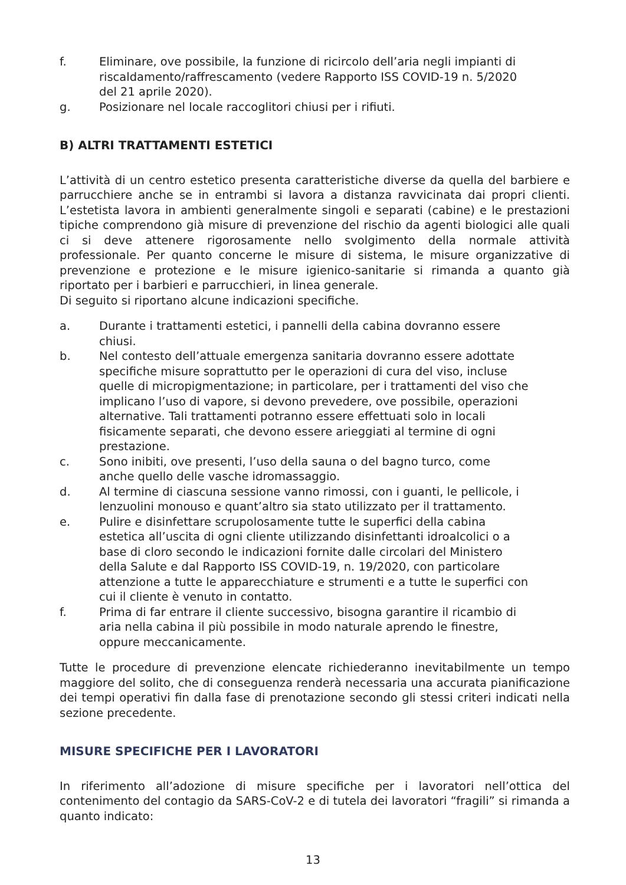f. Eliminare, ove possibile, la funzione di ricircolo dell’aria negli impianti di riscaldamento/raffrescamento (vedere Rapporto ISS COVID-19 n. 5/2020 del 21 aprile 2020).
g. Posizionare nel locale raccoglitori chiusi per i rifiuti.
B) ALTRI TRATTAMENTI ESTETICI
L’attività di un centro estetico presenta caratteristiche diverse da quella del barbiere e parrucchiere anche se in entrambi si lavora a distanza ravvicinata dai propri clienti. L’estetista lavora in ambienti generalmente singoli e separati (cabine) e le prestazioni tipiche comprendono già misure di prevenzione del rischio da agenti biologici alle quali ci si deve attenere rigorosamente nello svolgimento della normale attività professionale. Per quanto concerne le misure di sistema, le misure organizzative di prevenzione e protezione e le misure igienico-sanitarie si rimanda a quanto già riportato per i barbieri e parrucchieri, in linea generale.
Di seguito si riportano alcune indicazioni specifiche.
a. Durante i trattamenti estetici, i pannelli della cabina dovranno essere chiusi.
b. Nel contesto dell’attuale emergenza sanitaria dovranno essere adottate specifiche misure soprattutto per le operazioni di cura del viso, incluse quelle di micropigmentazione; in particolare, per i trattamenti del viso che implicano l’uso di vapore, si devono prevedere, ove possibile, operazioni alternative. Tali trattamenti potranno essere effettuati solo in locali fisicamente separati, che devono essere arieggiati al termine di ogni prestazione.
c. Sono inibiti, ove presenti, l’uso della sauna o del bagno turco, come anche quello delle vasche idromassaggio.
d. Al termine di ciascuna sessione vanno rimossi, con i guanti, le pellicole, i lenzuolini monouso e quant’altro sia stato utilizzato per il trattamento.
e. Pulire e disinfettare scrupolosamente tutte le superfici della cabina estetica all’uscita di ogni cliente utilizzando disinfettanti idroalcolici o a base di cloro secondo le indicazioni fornite dalle circolari del Ministero della Salute e dal Rapporto ISS COVID-19, n. 19/2020, con particolare attenzione a tutte le apparecchiature e strumenti e a tutte le superfici con cui il cliente è venuto in contatto.
f. Prima di far entrare il cliente successivo, bisogna garantire il ricambio di aria nella cabina il più possibile in modo naturale aprendo le finestre, oppure meccanicamente.
Tutte le procedure di prevenzione elencate richiederanno inevitabilmente un tempo maggiore del solito, che di conseguenza renderà necessaria una accurata pianificazione dei tempi operativi fin dalla fase di prenotazione secondo gli stessi criteri indicati nella sezione precedente.
MISURE SPECIFICHE PER I LAVORATORI
In riferimento all’adozione di misure specifiche per i lavoratori nell’ottica del contenimento del contagio da SARS-CoV-2 e di tutela dei lavoratori “fragili” si rimanda a quanto indicato:
13